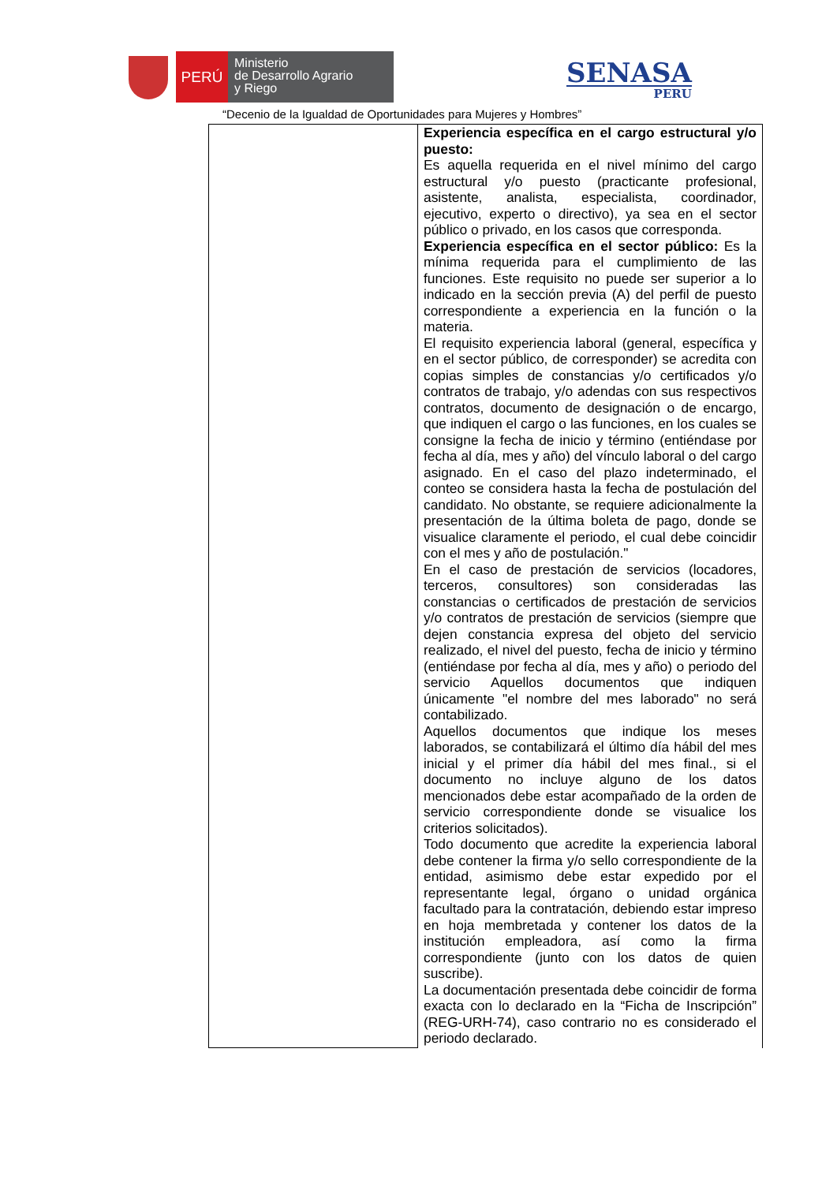PERÚ
Ministerio
de Desarrollo Agrario
y Riego
SENASA
PERU
“Decenio de la Igualdad de Oportunidades para Mujeres y Hombres”
| | Experiencia específica en el cargo estructural y/o puesto: Es aquella requerida en el nivel mínimo del cargo estructural y/o puesto (practicante profesional, asistente, analista, especialista, coordinador, ejecutivo, experto o directivo), ya sea en el sector público o privado, en los casos que corresponda. Experiencia específica en el sector público: Es la mínima requerida para el cumplimiento de las funciones. Este requisito no puede ser superior a lo indicado en la sección previa (A) del perfil de puesto correspondiente a experiencia en la función o la materia. El requisito experiencia laboral (general, específica y en el sector público, de corresponder) se acredita con copias simples de constancias y/o certificados y/o contratos de trabajo, y/o adendas con sus respectivos contratos, documento de designación o de encargo, que indiquen el cargo o las funciones, en los cuales se consigne la fecha de inicio y término (entiéndase por fecha al día, mes y año) del vínculo laboral o del cargo asignado. En el caso del plazo indeterminado, el conteo se considera hasta la fecha de postulación del candidato. No obstante, se requiere adicionalmente la presentación de la última boleta de pago, donde se visualice claramente el periodo, el cual debe coincidir con el mes y año de postulación." En el caso de prestación de servicios (locadores, terceros, consultores) son consideradas las constancias o certificados de prestación de servicios y/o contratos de prestación de servicios (siempre que dejen constancia expresa del objeto del servicio realizado, el nivel del puesto, fecha de inicio y término (entiéndase por fecha al día, mes y año) o periodo del servicio Aquellos documentos que indiquen únicamente "el nombre del mes laborado" no será contabilizado. Aquellos documentos que indique los meses laborados, se contabilizará el último día hábil del mes inicial y el primer día hábil del mes final., si el documento no incluye alguno de los datos mencionados debe estar acompañado de la orden de servicio correspondiente donde se visualice los criterios solicitados). Todo documento que acredite la experiencia laboral debe contener la firma y/o sello correspondiente de la entidad, asimismo debe estar expedido por el representante legal, órgano o unidad orgánica facultado para la contratación, debiendo estar impreso en hoja membretada y contener los datos de la institución empleadora, así como la firma correspondiente (junto con los datos de quien suscribe). La documentación presentada debe coincidir de forma exacta con lo declarado en la “Ficha de Inscripción” (REG-URH-74), caso contrario no es considerado el periodo declarado. |